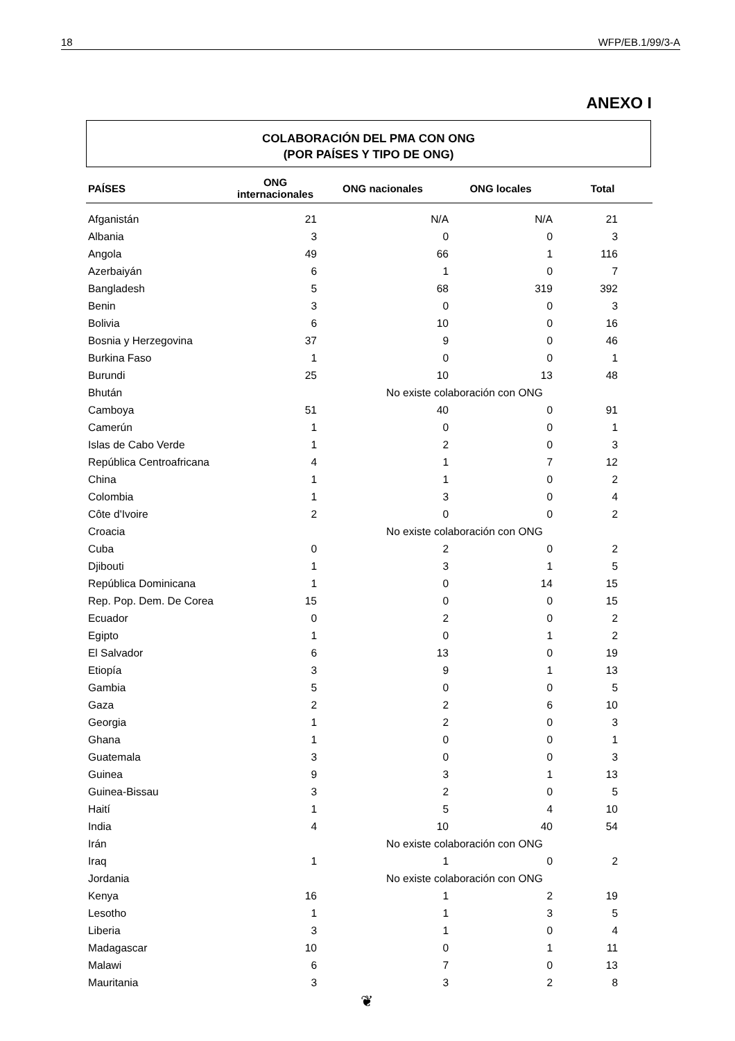18 WFP/EB.1/99/3-A
ANEXO I
COLABORACIÓN DEL PMA CON ONG
(POR PAÍSES Y TIPO DE ONG)
| PAÍSES | ONG internacionales | ONG nacionales | ONG locales | Total |
| --- | --- | --- | --- | --- |
| Afganistán | 21 | N/A | N/A | 21 |
| Albania | 3 | 0 | 0 | 3 |
| Angola | 49 | 66 | 1 | 116 |
| Azerbaiyán | 6 | 1 | 0 | 7 |
| Bangladesh | 5 | 68 | 319 | 392 |
| Benin | 3 | 0 | 0 | 3 |
| Bolivia | 6 | 10 | 0 | 16 |
| Bosnia y Herzegovina | 37 | 9 | 0 | 46 |
| Burkina Faso | 1 | 0 | 0 | 1 |
| Burundi | 25 | 10 | 13 | 48 |
| Bhután | No existe colaboración con ONG | | | |
| Camboya | 51 | 40 | 0 | 91 |
| Camerún | 1 | 0 | 0 | 1 |
| Islas de Cabo Verde | 1 | 2 | 0 | 3 |
| República Centroafricana | 4 | 1 | 7 | 12 |
| China | 1 | 1 | 0 | 2 |
| Colombia | 1 | 3 | 0 | 4 |
| Côte d'Ivoire | 2 | 0 | 0 | 2 |
| Croacia | No existe colaboración con ONG | | | |
| Cuba | 0 | 2 | 0 | 2 |
| Djibouti | 1 | 3 | 1 | 5 |
| República Dominicana | 1 | 0 | 14 | 15 |
| Rep. Pop. Dem. De Corea | 15 | 0 | 0 | 15 |
| Ecuador | 0 | 2 | 0 | 2 |
| Egipto | 1 | 0 | 1 | 2 |
| El Salvador | 6 | 13 | 0 | 19 |
| Etiopía | 3 | 9 | 1 | 13 |
| Gambia | 5 | 0 | 0 | 5 |
| Gaza | 2 | 2 | 6 | 10 |
| Georgia | 1 | 2 | 0 | 3 |
| Ghana | 1 | 0 | 0 | 1 |
| Guatemala | 3 | 0 | 0 | 3 |
| Guinea | 9 | 3 | 1 | 13 |
| Guinea-Bissau | 3 | 2 | 0 | 5 |
| Haití | 1 | 5 | 4 | 10 |
| India | 4 | 10 | 40 | 54 |
| Irán | No existe colaboración con ONG | | | |
| Iraq | 1 | 1 | 0 | 2 |
| Jordania | No existe colaboración con ONG | | | |
| Kenya | 16 | 1 | 2 | 19 |
| Lesotho | 1 | 1 | 3 | 5 |
| Liberia | 3 | 1 | 0 | 4 |
| Madagascar | 10 | 0 | 1 | 11 |
| Malawi | 6 | 7 | 0 | 13 |
| Mauritania | 3 | 3 | 2 | 8 |
❦